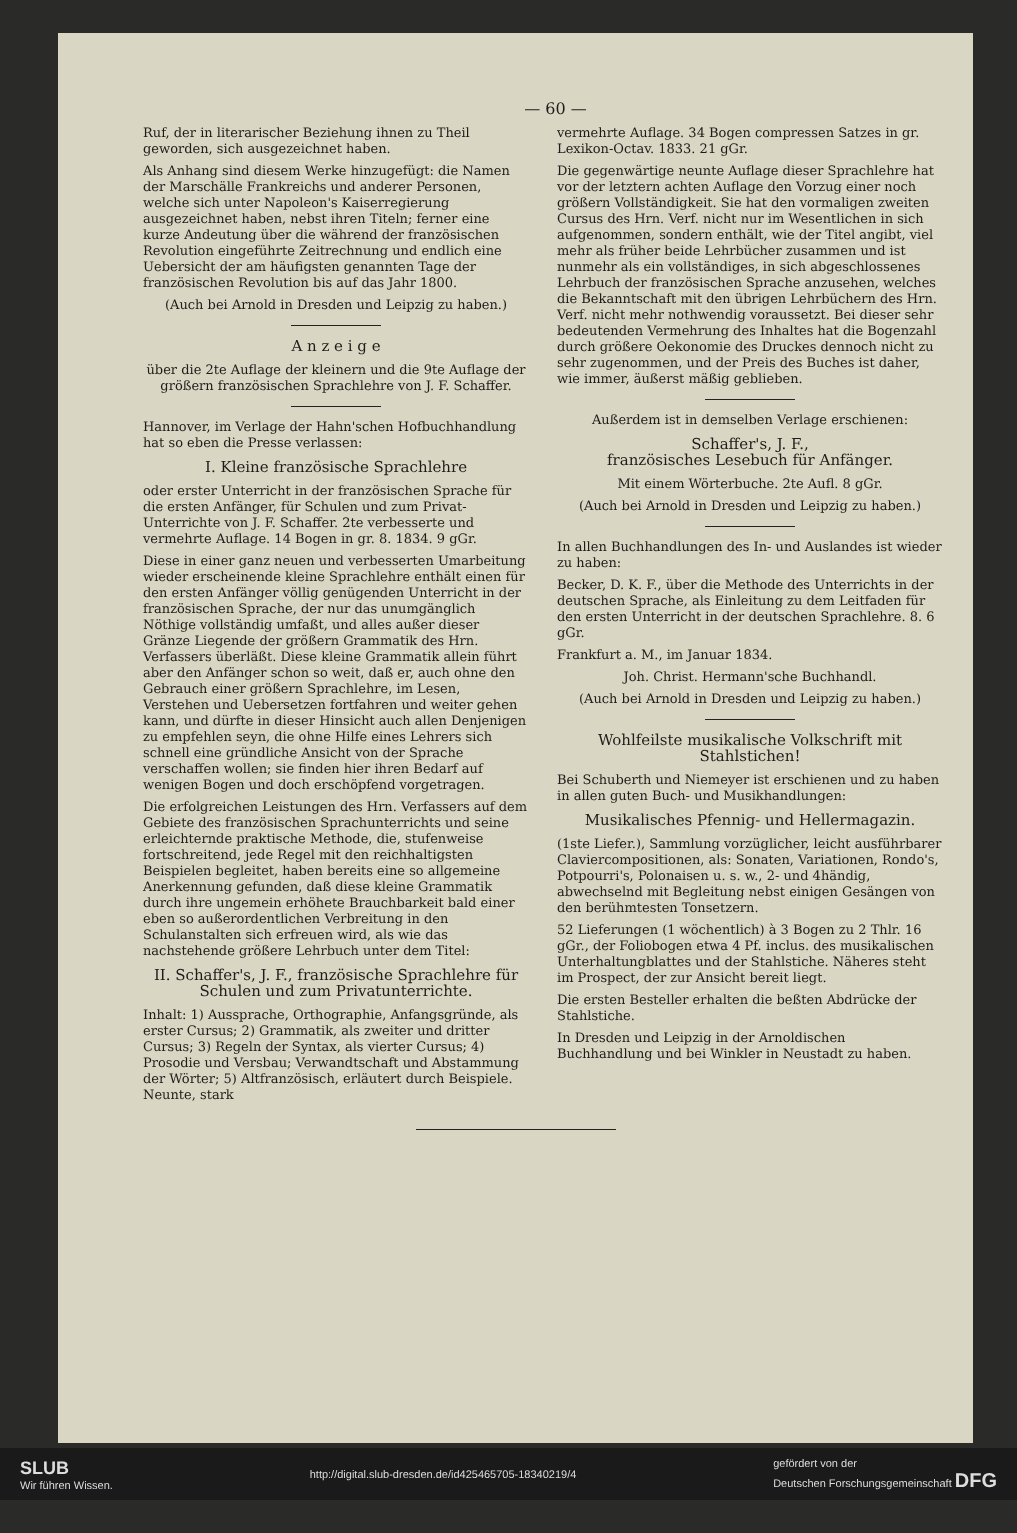— 60 —
Ruf, der in literarischer Beziehung ihnen zu Theil geworden, sich ausgezeichnet haben.
Als Anhang sind diesem Werke hinzugefügt: die Namen der Marschälle Frankreichs und anderer Personen, welche sich unter Napoleon's Kaiserregierung ausgezeichnet haben, nebst ihren Titeln; ferner eine kurze Andeutung über die während der französischen Revolution eingeführte Zeitrechnung und endlich eine Uebersicht der am häufigsten genannten Tage der französischen Revolution bis auf das Jahr 1800.
(Auch bei Arnold in Dresden und Leipzig zu haben.)
A n z e i g e
über die 2te Auflage der kleinern und die 9te Auflage der größern französischen Sprachlehre von J. F. Schaffer.
Hannover, im Verlage der Hahn'schen Hofbuchhandlung hat so eben die Presse verlassen:
I. Kleine französische Sprachlehre
oder erster Unterricht in der französischen Sprache für die ersten Anfänger, für Schulen und zum Privat-Unterrichte von J. F. Schaffer. 2te verbesserte und vermehrte Auflage. 14 Bogen in gr. 8. 1834. 9 gGr.
Diese in einer ganz neuen und verbesserten Umarbeitung wieder erscheinende kleine Sprachlehre enthält einen für den ersten Anfänger völlig genügenden Unterricht in der französischen Sprache, der nur das unumgänglich Nöthige vollständig umfaßt, und alles außer dieser Gränze Liegende der größern Grammatik des Hrn. Verfassers überläßt. Diese kleine Grammatik allein führt aber den Anfänger schon so weit, daß er, auch ohne den Gebrauch einer größern Sprachlehre, im Lesen, Verstehen und Uebersetzen fortfahren und weiter gehen kann, und dürfte in dieser Hinsicht auch allen Denjenigen zu empfehlen seyn, die ohne Hilfe eines Lehrers sich schnell eine gründliche Ansicht von der Sprache verschaffen wollen; sie finden hier ihren Bedarf auf wenigen Bogen und doch erschöpfend vorgetragen.
Die erfolgreichen Leistungen des Hrn. Verfassers auf dem Gebiete des französischen Sprachunterrichts und seine erleichternde praktische Methode, die, stufenweise fortschreitend, jede Regel mit den reichhaltigsten Beispielen begleitet, haben bereits eine so allgemeine Anerkennung gefunden, daß diese kleine Grammatik durch ihre ungemein erhöhete Brauchbarkeit bald einer eben so außerordentlichen Verbreitung in den Schulanstalten sich erfreuen wird, als wie das nachstehende größere Lehrbuch unter dem Titel:
II. Schaffer's, J. F., französische Sprachlehre für Schulen und zum Privatunterrichte.
Inhalt: 1) Aussprache, Orthographie, Anfangsgründe, als erster Cursus; 2) Grammatik, als zweiter und dritter Cursus; 3) Regeln der Syntax, als vierter Cursus; 4) Prosodie und Versbau; Verwandtschaft und Abstammung der Wörter; 5) Altfranzösisch, erläutert durch Beispiele. Neunte, stark
vermehrte Auflage. 34 Bogen compressen Satzes in gr. Lexikon-Octav. 1833. 21 gGr.
Die gegenwärtige neunte Auflage dieser Sprachlehre hat vor der letztern achten Auflage den Vorzug einer noch größern Vollständigkeit. Sie hat den vormaligen zweiten Cursus des Hrn. Verf. nicht nur im Wesentlichen in sich aufgenommen, sondern enthält, wie der Titel angibt, viel mehr als früher beide Lehrbücher zusammen und ist nunmehr als ein vollständiges, in sich abgeschlossenes Lehrbuch der französischen Sprache anzusehen, welches die Bekanntschaft mit den übrigen Lehrbüchern des Hrn. Verf. nicht mehr nothwendig voraussetzt. Bei dieser sehr bedeutenden Vermehrung des Inhaltes hat die Bogenzahl durch größere Oekonomie des Druckes dennoch nicht zu sehr zugenommen, und der Preis des Buches ist daher, wie immer, äußerst mäßig geblieben.
Außerdem ist in demselben Verlage erschienen:
Schaffer's, J. F.,
französisches Lesebuch für Anfänger.
Mit einem Wörterbuche. 2te Aufl. 8 gGr.
(Auch bei Arnold in Dresden und Leipzig zu haben.)
In allen Buchhandlungen des In- und Auslandes ist wieder zu haben:
Becker, D. K. F., über die Methode des Unterrichts in der deutschen Sprache, als Einleitung zu dem Leitfaden für den ersten Unterricht in der deutschen Sprachlehre. 8. 6 gGr.
Frankfurt a. M., im Januar 1834.
Joh. Christ. Hermann'sche Buchhandl.
(Auch bei Arnold in Dresden und Leipzig zu haben.)
Wohlfeilste musikalische Volkschrift mit Stahlstichen!
Bei Schuberth und Niemeyer ist erschienen und zu haben in allen guten Buch- und Musikhandlungen:
Musikalisches Pfennig- und Hellermagazin.
(1ste Liefer.), Sammlung vorzüglicher, leicht ausführbarer Claviercompositionen, als: Sonaten, Variationen, Rondo's, Potpourri's, Polonaisen u. s. w., 2- und 4händig, abwechselnd mit Begleitung nebst einigen Gesängen von den berühmtesten Tonsetzern.
52 Lieferungen (1 wöchentlich) à 3 Bogen zu 2 Thlr. 16 gGr., der Foliobogen etwa 4 Pf. inclus. des musikalischen Unterhaltungblattes und der Stahlstiche. Näheres steht im Prospect, der zur Ansicht bereit liegt.
Die ersten Besteller erhalten die beßten Abdrücke der Stahlstiche.
In Dresden und Leipzig in der Arnoldischen Buchhandlung und bei Winkler in Neustadt zu haben.
SLUB
Wir führen Wissen. http://digital.slub-dresden.de/id425465705-18340219/4 gefördert von der
Deutschen Forschungsgemeinschaft DFG